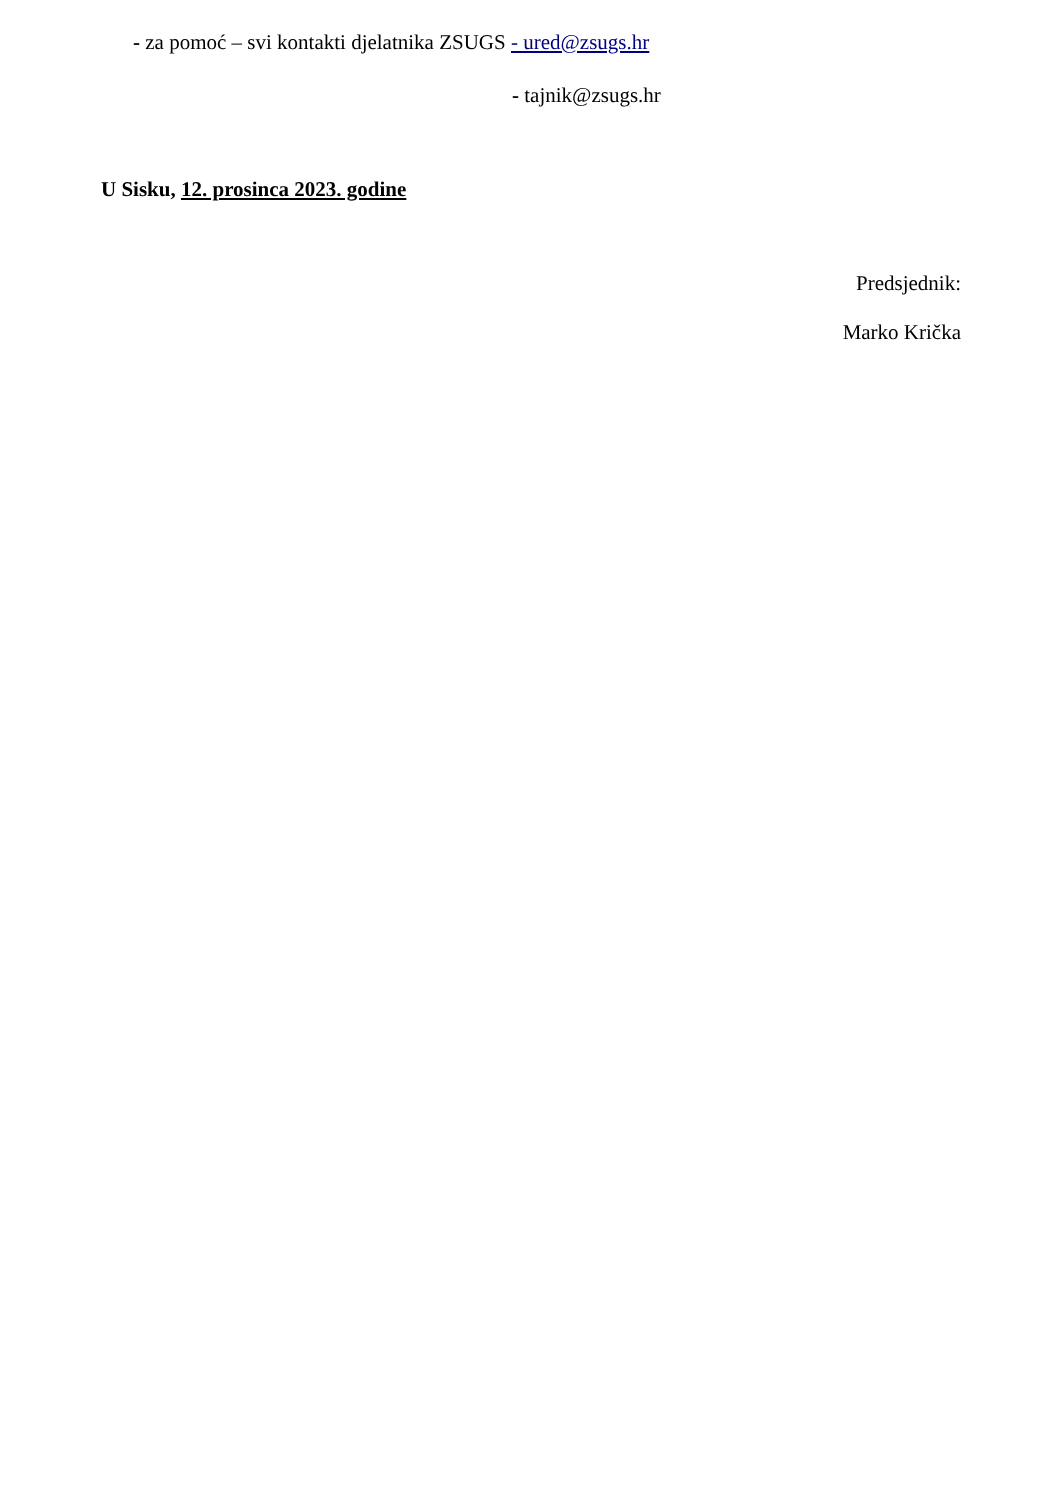- za pomoć – svi kontakti djelatnika ZSUGS - ured@zsugs.hr
- tajnik@zsugs.hr
U Sisku, 12. prosinca 2023. godine
Predsjednik:
Marko Krička